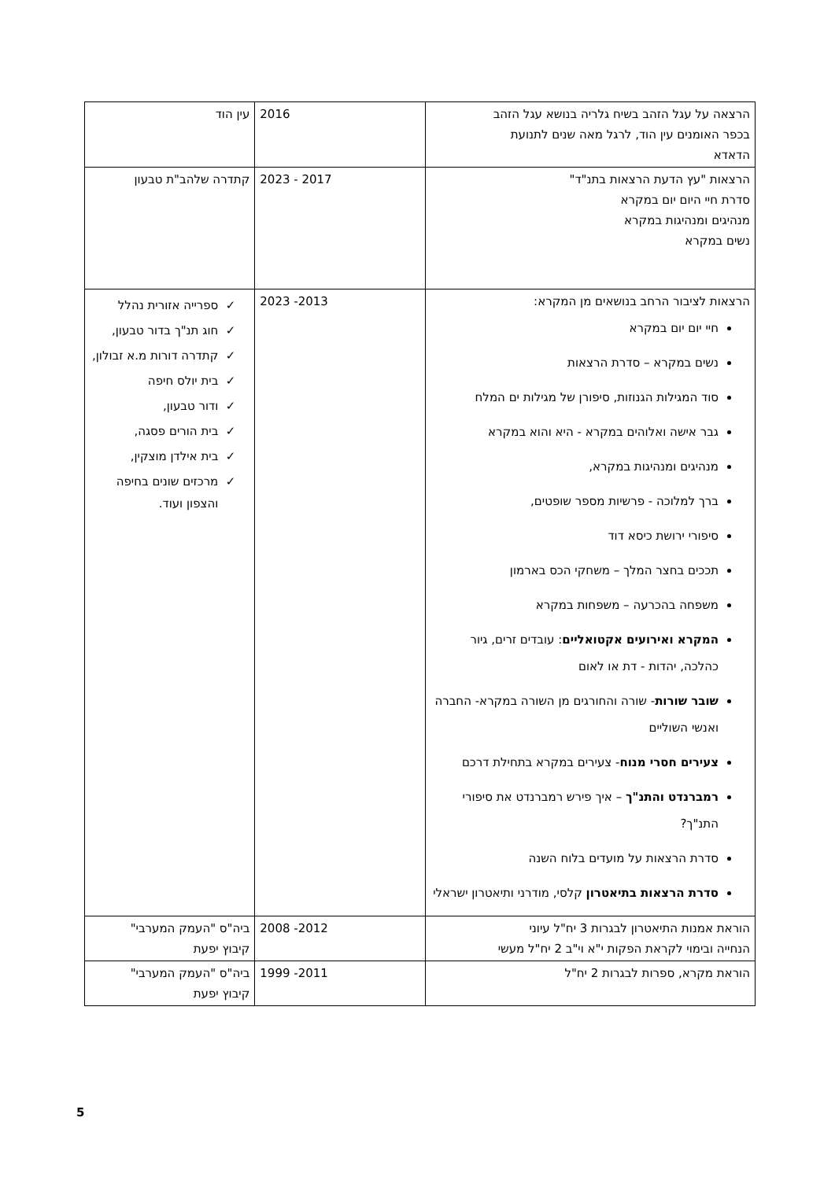| הרצאה על עגל הזהב בשיח גלריה בנושא עגל הזהב בכפר האומנים עין הוד, לרגל מאה שנים לתנועת הדאדא | 2016 | עין הוד |
| הרצאות "עץ הדעת הרצאות בתנ"ד" סדרת חיי היום יום במקרא מנהיגים ומנהיגות במקרא נשים במקרא | 2017 - 2023 | קתדרה שלהב"ת טבעון |
| הרצאות לציבור הרחב בנושאים מן המקרא: חיי יום יום במקרא נשים במקרא – סדרת הרצאות סוד המגילות הגנוזות, סיפורן של מגילות ים המלח גבר אישה ואלוהים במקרא - היא והוא במקרא מנהיגים ומנהיגות במקרא, ברך למלוכה - פרשיות מספר שופטים, סיפורי ירושת כיסא דוד תככים בחצר המלך – משחקי הכס בארמון משפחה בהכרעה – משפחות במקרא המקרא ואירועים אקטואליים : עובדים זרים, גיור כהלכה, יהדות - דת או לאום שובר שורות - שורה והחורגים מן השורה במקרא- החברה ואנשי השוליים צעירים חסרי מנוח - צעירים במקרא בתחילת דרכם רמברנדט והתנ"ך – איך פירש רמברנדט את סיפורי התנ"ך? סדרת הרצאות על מועדים בלוח השנה סדרת הרצאות בתיאטרון קלסי, מודרני ותיאטרון ישראלי | 2013- 2023 | ספרייה אזורית נהלל חוג תנ"ך בדור טבעון, קתדרה דורות מ.א זבולון, בית יולס חיפה ודור טבעון, בית הורים פסגה, בית אילדן מוצקין, מרכזים שונים בחיפה והצפון ועוד. |
| הוראת אמנות התיאטרון לבגרות 3 יח"ל עיוני הנחייה ובימוי לקראת הפקות י"א וי"ב 2 יח"ל מעשי | 2012- 2008 | ביה"ס "העמק המערבי" קיבוץ יפעת |
| הוראת מקרא, ספרות לבגרות 2 יח"ל | 2011- 1999 | ביה"ס "העמק המערבי" קיבוץ יפעת |
5